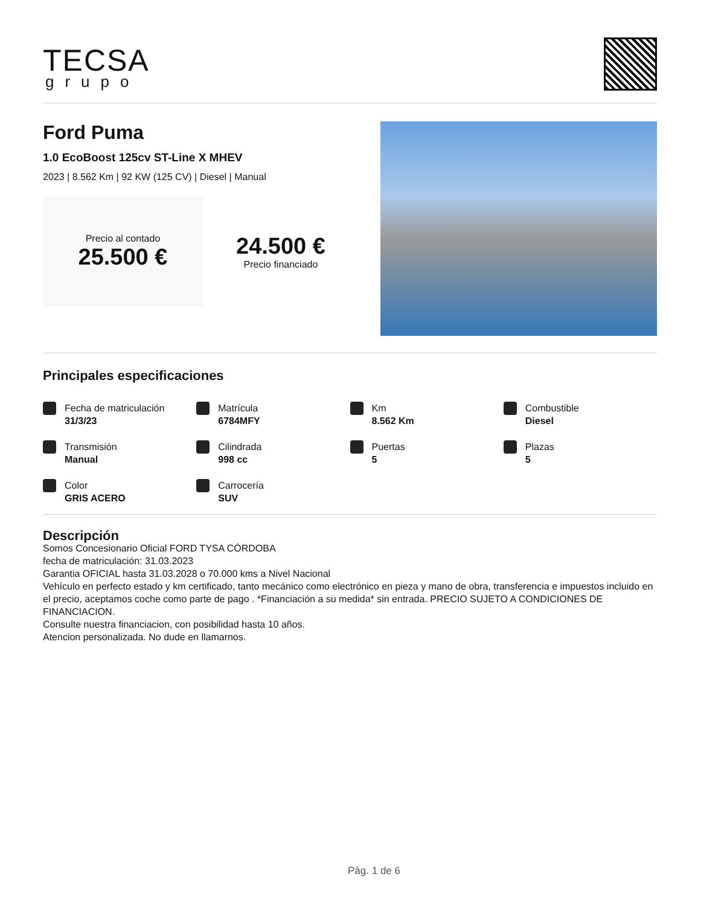TECSA
grupo
Ford Puma
1.0 EcoBoost 125cv ST-Line X MHEV
2023 | 8.562 Km | 92 KW (125 CV) | Diesel | Manual
Precio al contado
25.500 €
24.500 €
Precio financiado
Principales especificaciones
Fecha de matriculación
31/3/23
Matrícula
6784MFY
Km
8.562 Km
Combustible
Diesel
Transmisión
Manual
Cilindrada
998 cc
Puertas
5
Plazas
5
Color
GRIS ACERO
Carrocería
SUV
Descripción
Somos Concesionario Oficial FORD TYSA CÓRDOBA
fecha de matriculación: 31.03.2023
Garantia OFICIAL hasta 31.03.2028 o 70.000 kms a Nivel Nacional
Vehículo en perfecto estado y km certificado, tanto mecánico como electrónico en pieza y mano de obra, transferencia e impuestos incluido en el precio, aceptamos coche como parte de pago . *Financiación a su medida* sin entrada. PRECIO SUJETO A CONDICIONES DE FINANCIACION.
Consulte nuestra financiacion, con posibilidad hasta 10 años.
Atencion personalizada. No dude en llamarnos.
Pág. 1 de 6